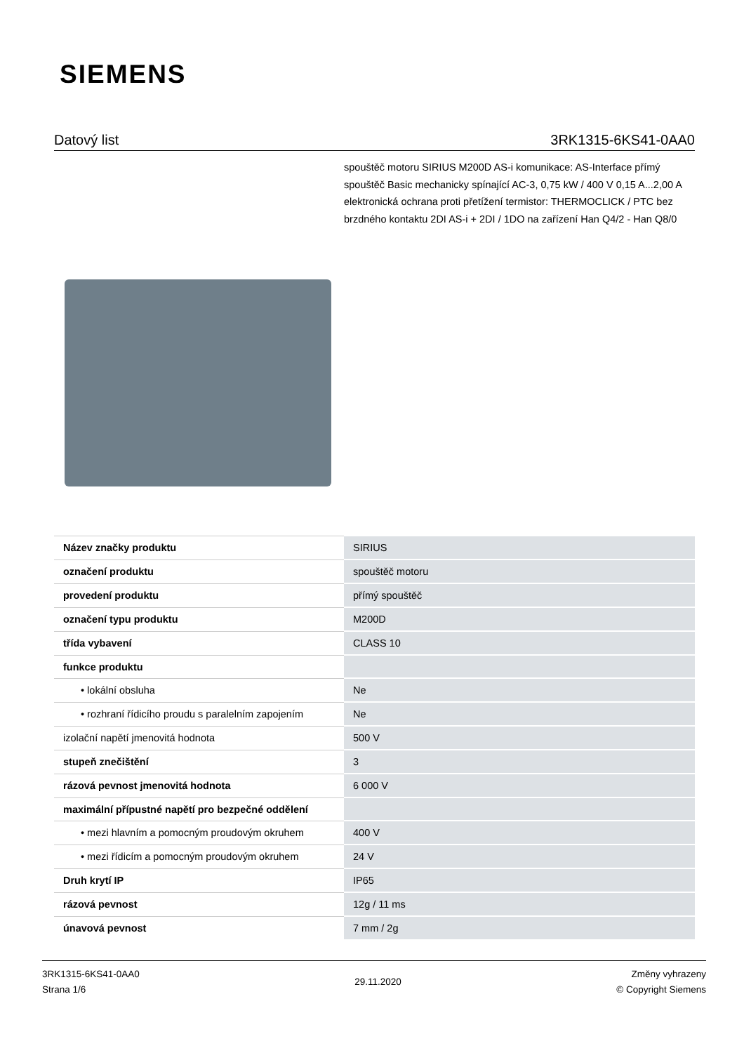SIEMENS
Datový list 3RK1315-6KS41-0AA0
spouštěč motoru SIRIUS M200D AS-i komunikace: AS-Interface přímý spouštěč Basic mechanicky spínající AC-3, 0,75 kW / 400 V 0,15 A...2,00 A elektronická ochrana proti přetížení termistor: THERMOCLICK / PTC bez brzdného kontaktu 2DI AS-i + 2DI / 1DO na zařízení Han Q4/2 - Han Q8/0
| Název značky produktu | SIRIUS |
| označení produktu | spouštěč motoru |
| provedení produktu | přímý spouštěč |
| označení typu produktu | M200D |
| třída vybavení | CLASS 10 |
| funkce produktu | |
| • lokální obsluha | Ne |
| • rozhraní řídicího proudu s paralelním zapojením | Ne |
| izolační napětí jmenovitá hodnota | 500 V |
| stupeň znečištění | 3 |
| rázová pevnost jmenovitá hodnota | 6 000 V |
| maximální přípustné napětí pro bezpečné oddělení | |
| • mezi hlavním a pomocným proudovým okruhem | 400 V |
| • mezi řídicím a pomocným proudovým okruhem | 24 V |
| Druh krytí IP | IP65 |
| rázová pevnost | 12g / 11 ms |
| únavová pevnost | 7 mm / 2g |
3RK1315-6KS41-0AA0
Strana 1/6
29.11.2020
Změny vyhrazeny
© Copyright Siemens